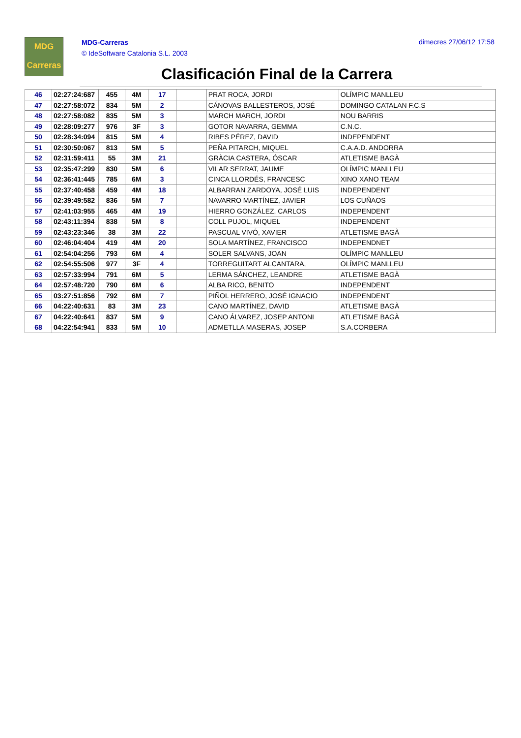MDG
Carreras
MDG-Carreras
© IdeSoftware Catalonia S.L. 2003
dimecres 27/06/12 17:58
Clasificación Final de la Carrera
| 46 | 02:27:24:687 | 455 | 4M | 17 | | PRAT ROCA, JORDI | OLÍMPIC MANLLEU |
| 47 | 02:27:58:072 | 834 | 5M | 2 | | CÁNOVAS BALLESTEROS, JOSÉ | DOMINGO CATALAN F.C.S |
| 48 | 02:27:58:082 | 835 | 5M | 3 | | MARCH MARCH, JORDI | NOU BARRIS |
| 49 | 02:28:09:277 | 976 | 3F | 3 | | GOTOR NAVARRA, GEMMA | C.N.C. |
| 50 | 02:28:34:094 | 815 | 5M | 4 | | RIBES PÉREZ, DAVID | INDEPENDENT |
| 51 | 02:30:50:067 | 813 | 5M | 5 | | PEÑA PITARCH, MIQUEL | C.A.A.D. ANDORRA |
| 52 | 02:31:59:411 | 55 | 3M | 21 | | GRÀCIA CASTERA, ÓSCAR | ATLETISME BAGÀ |
| 53 | 02:35:47:299 | 830 | 5M | 6 | | VILAR SERRAT, JAUME | OLÍMPIC MANLLEU |
| 54 | 02:36:41:445 | 785 | 6M | 3 | | CINCA LLORDÉS, FRANCESC | XINO XANO TEAM |
| 55 | 02:37:40:458 | 459 | 4M | 18 | | ALBARRAN ZARDOYA, JOSÉ LUIS | INDEPENDENT |
| 56 | 02:39:49:582 | 836 | 5M | 7 | | NAVARRO MARTÍNEZ, JAVIER | LOS CUÑAOS |
| 57 | 02:41:03:955 | 465 | 4M | 19 | | HIERRO GONZÁLEZ, CARLOS | INDEPENDENT |
| 58 | 02:43:11:394 | 838 | 5M | 8 | | COLL PUJOL, MIQUEL | INDEPENDENT |
| 59 | 02:43:23:346 | 38 | 3M | 22 | | PASCUAL VIVÓ, XAVIER | ATLETISME BAGÀ |
| 60 | 02:46:04:404 | 419 | 4M | 20 | | SOLA MARTÍNEZ, FRANCISCO | INDEPENDNET |
| 61 | 02:54:04:256 | 793 | 6M | 4 | | SOLER SALVANS, JOAN | OLÍMPIC MANLLEU |
| 62 | 02:54:55:506 | 977 | 3F | 4 | | TORREGUITART ALCANTARA, | OLÍMPIC MANLLEU |
| 63 | 02:57:33:994 | 791 | 6M | 5 | | LERMA SÁNCHEZ, LEANDRE | ATLETISME BAGÀ |
| 64 | 02:57:48:720 | 790 | 6M | 6 | | ALBA RICO, BENITO | INDEPENDENT |
| 65 | 03:27:51:856 | 792 | 6M | 7 | | PIÑOL HERRERO, JOSÉ IGNACIO | INDEPENDENT |
| 66 | 04:22:40:631 | 83 | 3M | 23 | | CANO MARTÍNEZ, DAVID | ATLETISME BAGÀ |
| 67 | 04:22:40:641 | 837 | 5M | 9 | | CANO ÁLVAREZ, JOSEP ANTONI | ATLETISME BAGÀ |
| 68 | 04:22:54:941 | 833 | 5M | 10 | | ADMETLLA MASERAS, JOSEP | S.A.CORBERA |